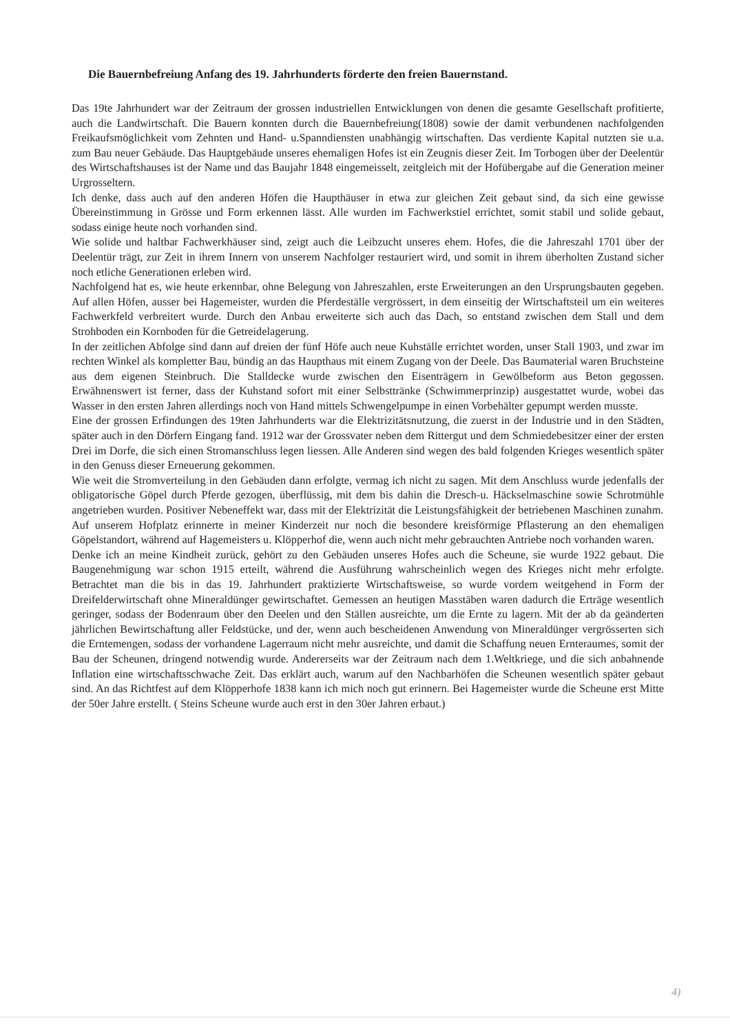Die Bauernbefreiung Anfang des 19. Jahrhunderts förderte den freien Bauernstand.
Das 19te Jahrhundert war der Zeitraum der grossen industriellen Entwicklungen von denen die gesamte Gesellschaft profitierte, auch die Landwirtschaft. Die Bauern konnten durch die Bauernbefreiung(1808) sowie der damit verbundenen nachfolgenden Freikaufsmöglichkeit vom Zehnten und Hand- u.Spanndiensten unabhängig wirtschaften. Das verdiente Kapital nutzten sie u.a. zum Bau neuer Gebäude. Das Hauptgebäude unseres ehemaligen Hofes ist ein Zeugnis dieser Zeit. Im Torbogen über der Deelentür des Wirtschaftshauses ist der Name und das Baujahr 1848 eingemeisselt, zeitgleich mit der Hofübergabe auf die Generation meiner Urgrosseltern.
Ich denke, dass auch auf den anderen Höfen die Haupthäuser in etwa zur gleichen Zeit gebaut sind, da sich eine gewisse Übereinstimmung in Grösse und Form erkennen lässt. Alle wurden im Fachwerkstiel errichtet, somit stabil und solide gebaut, sodass einige heute noch vorhanden sind.
Wie solide und haltbar Fachwerkhäuser sind, zeigt auch die Leibzucht unseres ehem. Hofes, die die Jahreszahl 1701 über der Deelentür trägt, zur Zeit in ihrem Innern von unserem Nachfolger restauriert wird, und somit in ihrem überholten Zustand sicher noch etliche Generationen erleben wird.
Nachfolgend hat es, wie heute erkennbar, ohne Belegung von Jahreszahlen, erste Erweiterungen an den Ursprungsbauten gegeben. Auf allen Höfen, ausser bei Hagemeister, wurden die Pferdeställe vergrössert, in dem einseitig der Wirtschaftsteil um ein weiteres Fachwerkfeld verbreitert wurde. Durch den Anbau erweiterte sich auch das Dach, so entstand zwischen dem Stall und dem Strohboden ein Kornboden für die Getreidelagerung.
In der zeitlichen Abfolge sind dann auf dreien der fünf Höfe auch neue Kuhställe errichtet worden, unser Stall 1903, und zwar im rechten Winkel als kompletter Bau, bündig an das Haupthaus mit einem Zugang von der Deele. Das Baumaterial waren Bruchsteine aus dem eigenen Steinbruch. Die Stalldecke wurde zwischen den Eisenträgern in Gewölbeform aus Beton gegossen. Erwähnenswert ist ferner, dass der Kuhstand sofort mit einer Selbsttränke (Schwimmerprinzip) ausgestattet wurde, wobei das Wasser in den ersten Jahren allerdings noch von Hand mittels Schwengelpumpe in einen Vorbehälter gepumpt werden musste.
Eine der grossen Erfindungen des 19ten Jahrhunderts war die Elektrizitätsnutzung, die zuerst in der Industrie und in den Städten, später auch in den Dörfern Eingang fand. 1912 war der Grossvater neben dem Rittergut und dem Schmiedebesitzer einer der ersten Drei im Dorfe, die sich einen Stromanschluss legen liessen. Alle Anderen sind wegen des bald folgenden Krieges wesentlich später in den Genuss dieser Erneuerung gekommen.
Wie weit die Stromverteilung in den Gebäuden dann erfolgte, vermag ich nicht zu sagen. Mit dem Anschluss wurde jedenfalls der obligatorische Göpel durch Pferde gezogen, überflüssig, mit dem bis dahin die Dresch-u. Häckselmaschine sowie Schrotmühle angetrieben wurden. Positiver Nebeneffekt war, dass mit der Elektrizität die Leistungsfähigkeit der betriebenen Maschinen zunahm.
Auf unserem Hofplatz erinnerte in meiner Kinderzeit nur noch die besondere kreisförmige Pflasterung an den ehemaligen Göpelstandort, während auf Hagemeisters u. Klöpperhof die, wenn auch nicht mehr gebrauchten Antriebe noch vorhanden waren.
Denke ich an meine Kindheit zurück, gehört zu den Gebäuden unseres Hofes auch die Scheune, sie wurde 1922 gebaut. Die Baugenehmigung war schon 1915 erteilt, während die Ausführung wahrscheinlich wegen des Krieges nicht mehr erfolgte. Betrachtet man die bis in das 19. Jahrhundert praktizierte Wirtschaftsweise, so wurde vordem weitgehend in Form der Dreifelderwirtschaft ohne Mineraldünger gewirtschaftet. Gemessen an heutigen Masstäben waren dadurch die Erträge wesentlich geringer, sodass der Bodenraum über den Deelen und den Ställen ausreichte, um die Ernte zu lagern. Mit der ab da geänderten jährlichen Bewirtschaftung aller Feldstücke, und der, wenn auch bescheidenen Anwendung von Mineraldünger vergrösserten sich die Erntemengen, sodass der vorhandene Lagerraum nicht mehr ausreichte, und damit die Schaffung neuen Ernteraumes, somit der Bau der Scheunen, dringend notwendig wurde. Andererseits war der Zeitraum nach dem 1.Weltkriege, und die sich anbahnende Inflation eine wirtschaftsschwache Zeit. Das erklärt auch, warum auf den Nachbarhöfen die Scheunen wesentlich später gebaut sind. An das Richtfest auf dem Klöpperhofe 1838 kann ich mich noch gut erinnern. Bei Hagemeister wurde die Scheune erst Mitte der 50er Jahre erstellt. ( Steins Scheune wurde auch erst in den 30er Jahren erbaut.)
4)